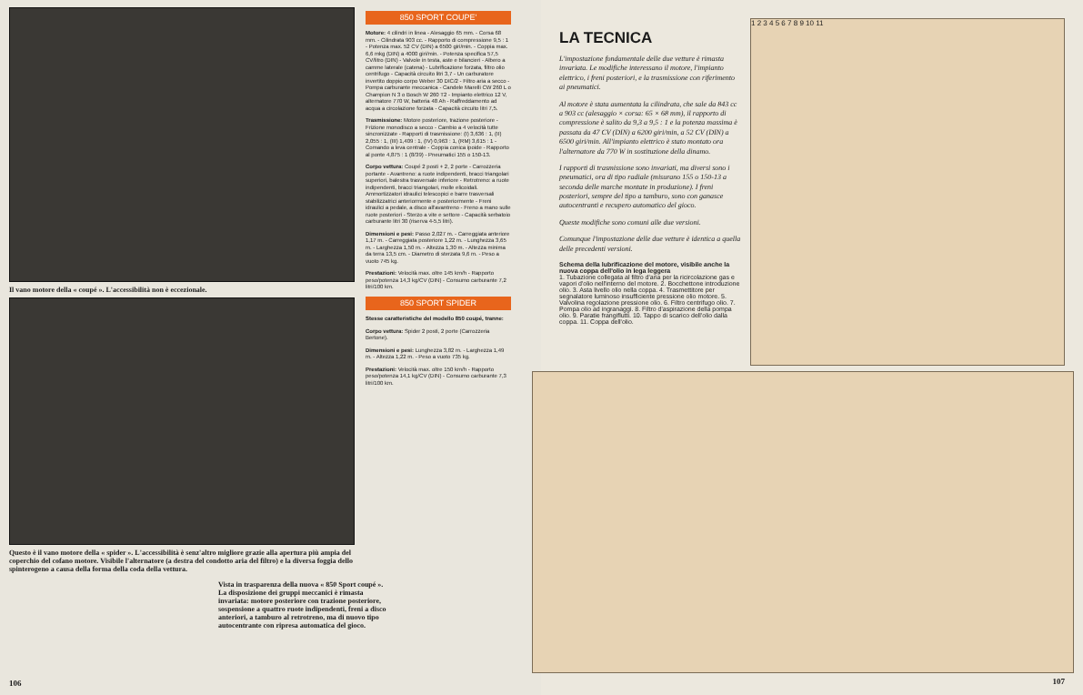Il vano motore della « coupé ». L'accessibilità non è eccezionale.
850 SPORT COUPE'
Motore: 4 cilindri in linea - Alesaggio 65 mm. - Corsa 68 mm. - Cilindrata 903 cc. - Rapporto di compressione 9,5 : 1 - Potenza max. 52 CV (DIN) a 6500 giri/min. - Coppia max. 6,6 mkg (DIN) a 4000 giri/min. - Potenza specifica 57,5 CV/litro (DIN) - Valvole in testa, aste e bilancieri - Albero a camme laterale (catena) - Lubrificazione forzata, filtro olio centrifugo - Capacità circuito litri 3,7 - Un carburatore invertito doppio corpo Weber 30 DIC/2 - Filtro aria a secco - Pompa carburante meccanica - Candele Marelli CW 260 L o Champion N 3 o Bosch W 260 T2 - Impianto elettrico 12 V, alternatore 770 W, batteria 48 Ah - Raffreddamento ad acqua a circolazione forzata - Capacità circuito litri 7,5.
Trasmissione: Motore posteriore, trazione posteriore - Frizione monodisco a secco - Cambio a 4 velocità tutte sincronizzate - Rapporti di trasmissione: (I) 3,636 : 1, (II) 2,055 : 1, (III) 1,409 : 1, (IV) 0,963 : 1, (RM) 3,615 : 1 - Comando a leva centrale - Coppia conica ipoide - Rapporto al ponte 4,875 : 1 (8/39) - Pneumatici 155 o 150-13.
Corpo vettura: Coupé 2 posti + 2, 2 porte - Carrozzeria portante - Avantreno: a ruote indipendenti, bracci triangolari superiori, balestra trasversale inferiore - Retrotreno: a ruote indipendenti, bracci triangolari, molle elicoidali. Ammortizzatori idraulici telescopici e barre trasversali stabilizzatrici anteriormente e posteriormente - Freni idraulici a pedale, a disco all'avantreno - Freno a mano sulle ruote posteriori - Sterzo a vite e settore - Capacità serbatoio carburante litri 30 (riserva 4-5,5 litri).
Dimensioni e pesi: Passo 2,027 m. - Carreggiata anteriore 1,17 m. - Carreggiata posteriore 1,22 m. - Lunghezza 3,65 m. - Larghezza 1,50 m. - Altezza 1,30 m. - Altezza minima da terra 13,5 cm. - Diametro di sterzata 9,6 m. - Peso a vuoto 745 kg.
Prestazioni: Velocità max. oltre 145 km/h - Rapporto peso/potenza 14,3 kg/CV (DIN) - Consumo carburante 7,2 litri/100 km.
850 SPORT SPIDER
Stesse caratteristiche del modello 850 coupé, tranne:
Corpo vettura: Spider 2 posti, 2 porte (Carrozzeria Bertone).
Dimensioni e pesi: Lunghezza 3,82 m. - Larghezza 1,49 m. - Altezza 1,22 m. - Peso a vuoto 735 kg.
Prestazioni: Velocità max. oltre 150 km/h - Rapporto peso/potenza 14,1 kg/CV (DIN) - Consumo carburante 7,3 litri/100 km.
Questo è il vano motore della « spider ». L'accessibilità è senz'altro migliore grazie alla apertura più ampia del coperchio del cofano motore. Visibile l'alternatore (a destra del condotto aria del filtro) e la diversa foggia dello spinterogeno a causa della forma della coda della vettura.
Vista in trasparenza della nuova « 850 Sport coupé ». La disposizione dei gruppi meccanici è rimasta invariata: motore posteriore con trazione posteriore, sospensione a quattro ruote indipendenti, freni a disco anteriori, a tamburo al retrotreno, ma di nuovo tipo autocentrante con ripresa automatica del gioco.
106
LA TECNICA
L'impostazione fondamentale delle due vetture è rimasta invariata. Le modifiche interessano il motore, l'impianto elettrico, i freni posteriori, e la trasmissione con riferimento ai pneumatici.
Al motore è stata aumentata la cilindrata, che sale da 843 cc a 903 cc (alesaggio × corsa: 65 × 68 mm), il rapporto di compressione è salito da 9,3 a 9,5 : 1 e la potenza massima è passata da 47 CV (DIN) a 6200 giri/min, a 52 CV (DIN) a 6500 giri/min. All'impianto elettrico è stato montato ora l'alternatore da 770 W in sostituzione della dinamo.
I rapporti di trasmissione sono invariati, ma diversi sono i pneumatici, ora di tipo radiale (misurano 155 o 150-13 a seconda delle marche montate in produzione). I freni posteriori, sempre del tipo a tamburo, sono con ganasce autocentranti e recupero automatico del gioco.
Queste modifiche sono comuni alle due versioni.
Comunque l'impostazione delle due vetture è identica a quella delle precedenti versioni.
Schema della lubrificazione del motore, visibile anche la nuova coppa dell'olio in lega leggera
1. Tubazione collegata al filtro d'aria per la ricircolazione gas e vapori d'olio nell'interno del motore. 2. Bocchettone introduzione olio. 3. Asta livello olio nella coppa. 4. Trasmettitore per segnalatore luminoso insufficiente pressione olio motore. 5. Valvolina regolazione pressione olio. 6. Filtro centrifugo olio. 7. Pompa olio ad ingranaggi. 8. Filtro d'aspirazione della pompa olio. 9. Paratie frangiflutti. 10. Tappo di scarico dell'olio dalla coppa. 11. Coppa dell'olio.
1 2 3 4 5 6 7 8 9 10 11
107